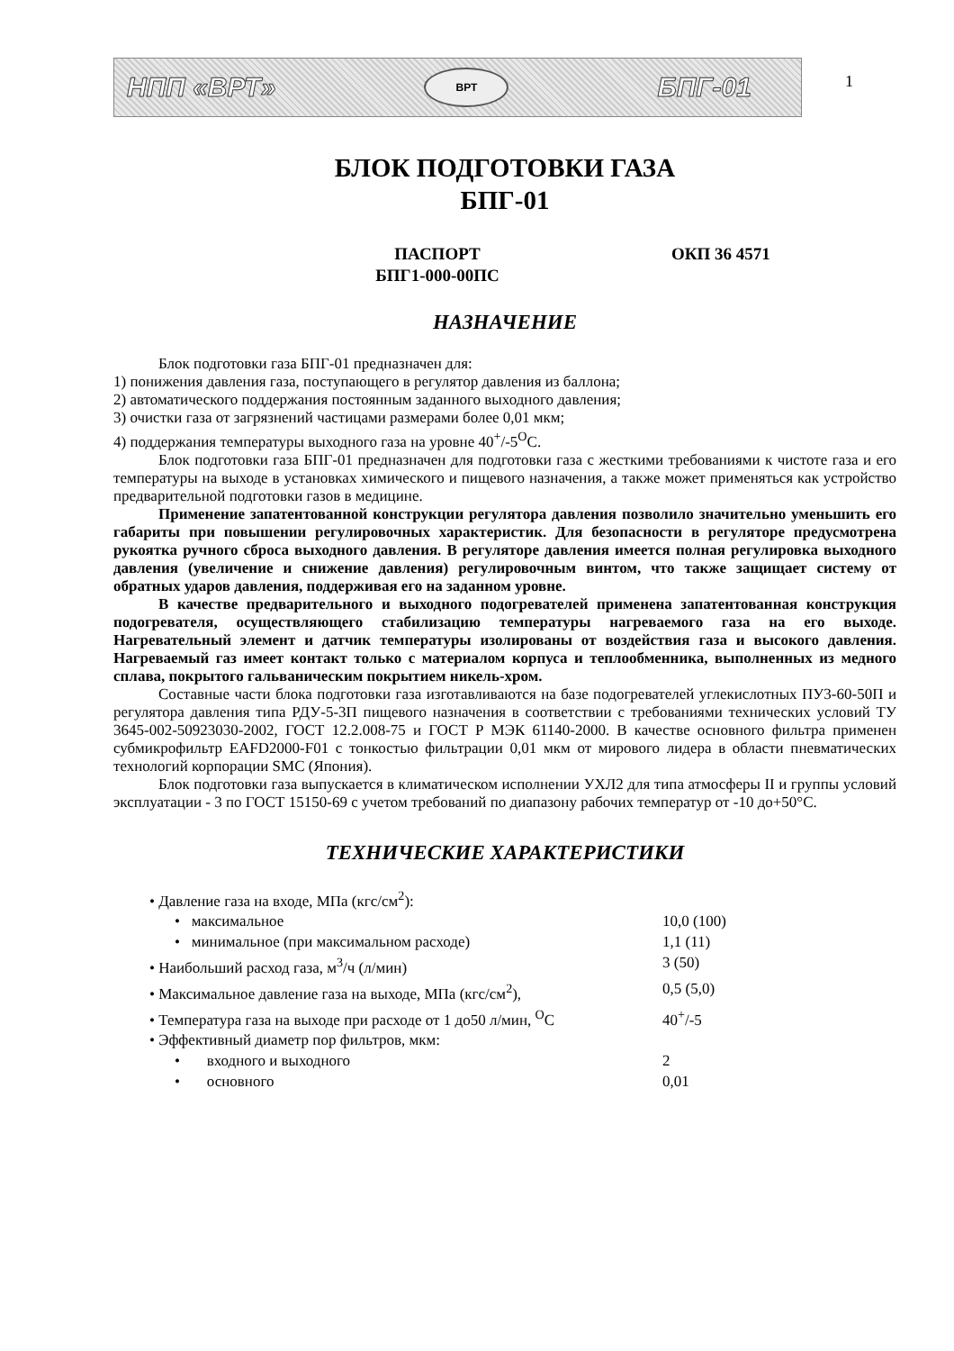НПП «ВРТ»
ВРТ
БПГ-01
1
БЛОК ПОДГОТОВКИ ГАЗА
БПГ-01
ПАСПОРТ
БПГ1-000-00ПС
ОКП 36 4571
НАЗНАЧЕНИЕ
Блок подготовки газа БПГ-01 предназначен для:
1) понижения давления газа, поступающего в регулятор давления из баллона;
2) автоматического поддержания постоянным заданного выходного давления;
3) очистки газа от загрязнений частицами размерами более 0,01 мкм;
4) поддержания температуры выходного газа на уровне 40<sup>+</sup>/-5<sup>O</sup>С.
Блок подготовки газа БПГ-01 предназначен для подготовки газа с жесткими требованиями к чистоте газа и его температуры на выходе в установках химического и пищевого назначения, а также может применяться как устройство предварительной подготовки газов в медицине.
Применение запатентованной конструкции регулятора давления позволило значительно уменьшить его габариты при повышении регулировочных характеристик. Для безопасности в регуляторе предусмотрена рукоятка ручного сброса выходного давления. В регуляторе давления имеется полная регулировка выходного давления (увеличение и снижение давления) регулировочным винтом, что также защищает систему от обратных ударов давления, поддерживая его на заданном уровне.
В качестве предварительного и выходного подогревателей применена запатентованная конструкция подогревателя, осуществляющего стабилизацию температуры нагреваемого газа на его выходе. Нагревательный элемент и датчик температуры изолированы от воздействия газа и высокого давления. Нагреваемый газ имеет контакт только с материалом корпуса и теплообменника, выполненных из медного сплава, покрытого гальваническим покрытием никель-хром.
Составные части блока подготовки газа изготавливаются на базе подогревателей углекислотных ПУ3-60-50П и регулятора давления типа РДУ-5-3П пищевого назначения в соответствии с требованиями технических условий ТУ 3645-002-50923030-2002, ГОСТ 12.2.008-75 и ГОСТ Р МЭК 61140-2000. В качестве основного фильтра применен субмикрофильтр EAFD2000-F01 с тонкостью фильтрации 0,01 мкм от мирового лидера в области пневматических технологий корпорации SMC (Япония).
Блок подготовки газа выпускается в климатическом исполнении УХЛ2 для типа атмосферы II и группы условий эксплуатации - 3 по ГОСТ 15150-69 с учетом требований по диапазону рабочих температур от -10 до+50°С.
ТЕХНИЧЕСКИЕ ХАРАКТЕРИСТИКИ
• Давление газа на входе, МПа (кгс/см<sup>2</sup>):
• максимальное 10,0 (100)
• минимальное (при максимальном расходе) 1,1 (11)
• Наибольший расход газа, м<sup>3</sup>/ч (л/мин) 3 (50)
• Максимальное давление газа на выходе, МПа (кгс/см<sup>2</sup>), 0,5 (5,0)
• Температура газа на выходе при расходе от 1 до50 л/мин, <sup>O</sup>С
40<sup>+</sup>/-5
• Эффективный диаметр пор фильтров, мкм:
• входного и выходного 2
• основного 0,01